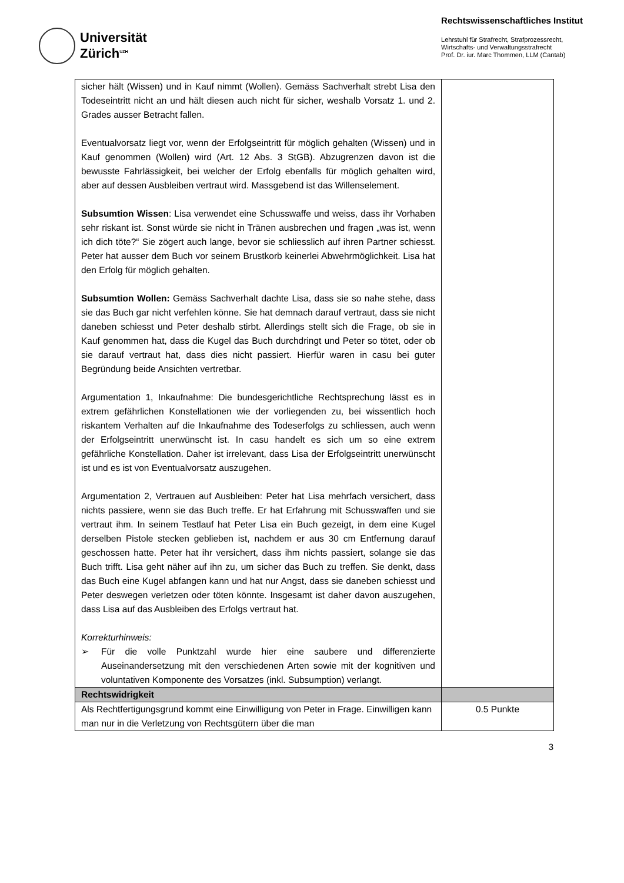Universität
Zürich<sup>UZH</sup>
Rechtswissenschaftliches Institut
Lehrstuhl für Strafrecht, Strafprozessrecht,
Wirtschafts- und Verwaltungsstrafrecht
Prof. Dr. iur. Marc Thommen, LLM (Cantab)
| sicher hält (Wissen) und in Kauf nimmt (Wollen). Gemäss Sachverhalt strebt Lisa den Todeseintritt nicht an und hält diesen auch nicht für sicher, weshalb Vorsatz 1. und 2. Grades ausser Betracht fallen. Eventualvorsatz liegt vor, wenn der Erfolgseintritt für möglich gehalten (Wissen) und in Kauf genommen (Wollen) wird (Art. 12 Abs. 3 StGB). Abzugrenzen davon ist die bewusste Fahrlässigkeit, bei welcher der Erfolg ebenfalls für möglich gehalten wird, aber auf dessen Ausbleiben vertraut wird. Massgebend ist das Willenselement. Subsumtion Wissen : Lisa verwendet eine Schusswaffe und weiss, dass ihr Vorhaben sehr riskant ist. Sonst würde sie nicht in Tränen ausbrechen und fragen „was ist, wenn ich dich töte?“ Sie zögert auch lange, bevor sie schliesslich auf ihren Partner schiesst. Peter hat ausser dem Buch vor seinem Brustkorb keinerlei Abwehrmöglichkeit. Lisa hat den Erfolg für möglich gehalten. Subsumtion Wollen: Gemäss Sachverhalt dachte Lisa, dass sie so nahe stehe, dass sie das Buch gar nicht verfehlen könne. Sie hat demnach darauf vertraut, dass sie nicht daneben schiesst und Peter deshalb stirbt. Allerdings stellt sich die Frage, ob sie in Kauf genommen hat, dass die Kugel das Buch durchdringt und Peter so tötet, oder ob sie darauf vertraut hat, dass dies nicht passiert. Hierfür waren in casu bei guter Begründung beide Ansichten vertretbar. Argumentation 1, Inkaufnahme: Die bundesgerichtliche Rechtsprechung lässt es in extrem gefährlichen Konstellationen wie der vorliegenden zu, bei wissentlich hoch riskantem Verhalten auf die Inkaufnahme des Todeserfolgs zu schliessen, auch wenn der Erfolgseintritt unerwünscht ist. In casu handelt es sich um so eine extrem gefährliche Konstellation. Daher ist irrelevant, dass Lisa der Erfolgseintritt unerwünscht ist und es ist von Eventualvorsatz auszugehen. Argumentation 2, Vertrauen auf Ausbleiben: Peter hat Lisa mehrfach versichert, dass nichts passiere, wenn sie das Buch treffe. Er hat Erfahrung mit Schusswaffen und sie vertraut ihm. In seinem Testlauf hat Peter Lisa ein Buch gezeigt, in dem eine Kugel derselben Pistole stecken geblieben ist, nachdem er aus 30 cm Entfernung darauf geschossen hatte. Peter hat ihr versichert, dass ihm nichts passiert, solange sie das Buch trifft. Lisa geht näher auf ihn zu, um sicher das Buch zu treffen. Sie denkt, dass das Buch eine Kugel abfangen kann und hat nur Angst, dass sie daneben schiesst und Peter deswegen verletzen oder töten könnte. Insgesamt ist daher davon auszugehen, dass Lisa auf das Ausbleiben des Erfolgs vertraut hat. Korrekturhinweis: ➢ Für die volle Punktzahl wurde hier eine saubere und differenzierte Auseinandersetzung mit den verschiedenen Arten sowie mit der kognitiven und voluntativen Komponente des Vorsatzes (inkl. Subsumption) verlangt. | |
| Rechtswidrigkeit | |
| Als Rechtfertigungsgrund kommt eine Einwilligung von Peter in Frage. Einwilligen kann man nur in die Verletzung von Rechtsgütern über die man | 0.5 Punkte |
3